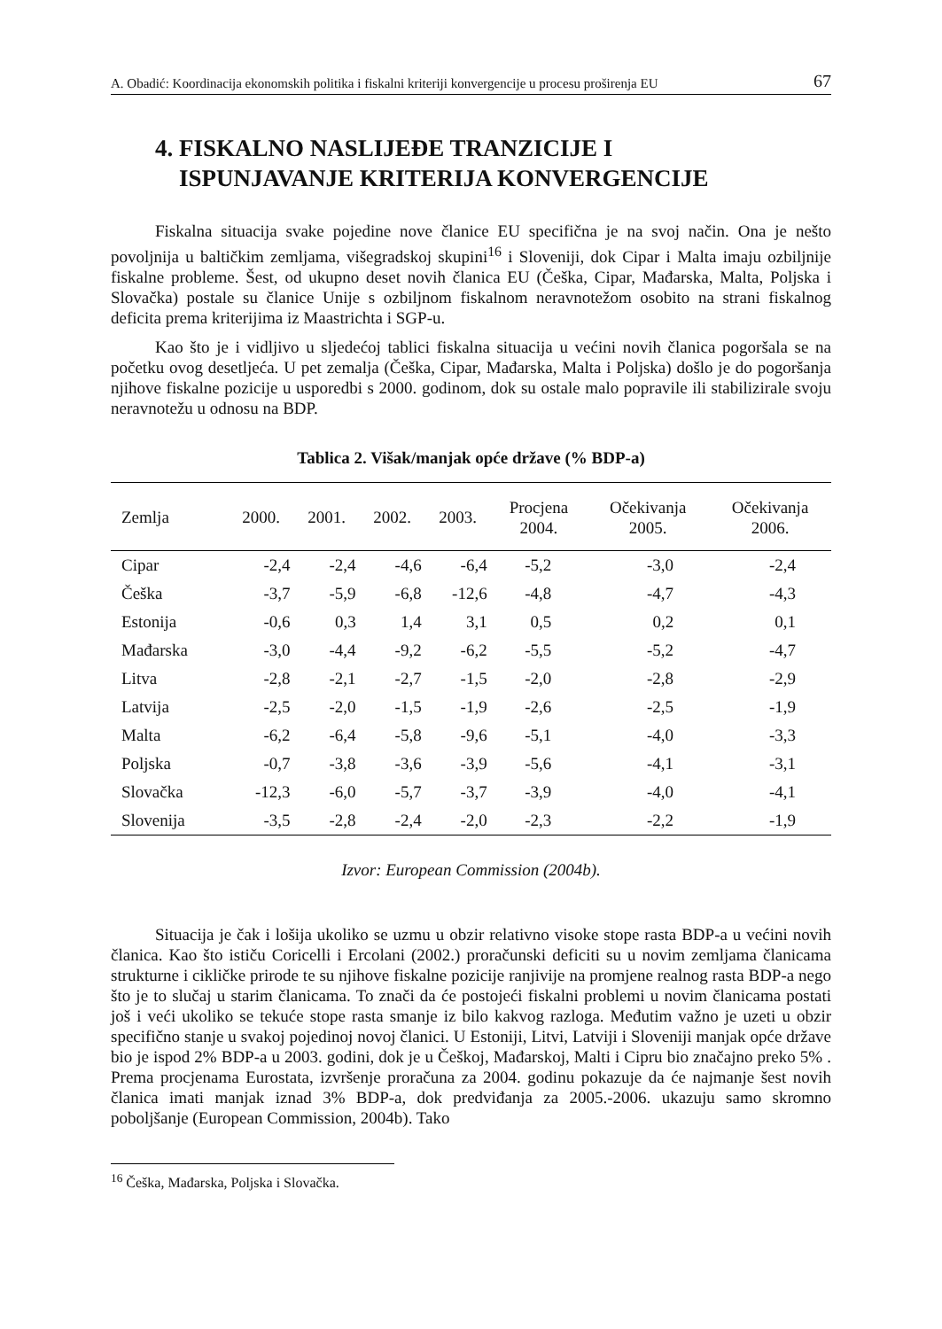A. Obadić: Koordinacija ekonomskih politika i fiskalni kriteriji konvergencije u procesu proširenja EU 67
4. FISKALNO NASLIJEĐE TRANZICIJE I
ISPUNJAVANJE KRITERIJA KONVERGENCIJE
Fiskalna situacija svake pojedine nove članice EU specifična je na svoj način. Ona je nešto povoljnija u baltičkim zemljama, višegradskoj skupini<sup>16</sup> i Sloveniji, dok Cipar i Malta imaju ozbiljnije fiskalne probleme. Šest, od ukupno deset novih članica EU (Češka, Cipar, Mađarska, Malta, Poljska i Slovačka) postale su članice Unije s ozbiljnom fiskalnom neravnotežom osobito na strani fiskalnog deficita prema kriterijima iz Maastrichta i SGP-u.
Kao što je i vidljivo u sljedećoj tablici fiskalna situacija u većini novih članica pogoršala se na početku ovog desetljeća. U pet zemalja (Češka, Cipar, Mađarska, Malta i Poljska) došlo je do pogoršanja njihove fiskalne pozicije u usporedbi s 2000. godinom, dok su ostale malo popravile ili stabilizirale svoju neravnotežu u odnosu na BDP.
Tablica 2. Višak/manjak opće države (% BDP-a)
| Zemlja | 2000. | 2001. | 2002. | 2003. | Procjena 2004. | Očekivanja 2005. | Očekivanja 2006. |
| --- | --- | --- | --- | --- | --- | --- | --- |
| Cipar | -2,4 | -2,4 | -4,6 | -6,4 | -5,2 | -3,0 | -2,4 |
| Češka | -3,7 | -5,9 | -6,8 | -12,6 | -4,8 | -4,7 | -4,3 |
| Estonija | -0,6 | 0,3 | 1,4 | 3,1 | 0,5 | 0,2 | 0,1 |
| Mađarska | -3,0 | -4,4 | -9,2 | -6,2 | -5,5 | -5,2 | -4,7 |
| Litva | -2,8 | -2,1 | -2,7 | -1,5 | -2,0 | -2,8 | -2,9 |
| Latvija | -2,5 | -2,0 | -1,5 | -1,9 | -2,6 | -2,5 | -1,9 |
| Malta | -6,2 | -6,4 | -5,8 | -9,6 | -5,1 | -4,0 | -3,3 |
| Poljska | -0,7 | -3,8 | -3,6 | -3,9 | -5,6 | -4,1 | -3,1 |
| Slovačka | -12,3 | -6,0 | -5,7 | -3,7 | -3,9 | -4,0 | -4,1 |
| Slovenija | -3,5 | -2,8 | -2,4 | -2,0 | -2,3 | -2,2 | -1,9 |
Izvor: European Commission (2004b).
Situacija je čak i lošija ukoliko se uzmu u obzir relativno visoke stope rasta BDP-a u većini novih članica. Kao što ističu Coricelli i Ercolani (2002.) proračunski deficiti su u novim zemljama članicama strukturne i cikličke prirode te su njihove fiskalne pozicije ranjivije na promjene realnog rasta BDP-a nego što je to slučaj u starim članicama. To znači da će postojeći fiskalni problemi u novim članicama postati još i veći ukoliko se tekuće stope rasta smanje iz bilo kakvog razloga. Međutim važno je uzeti u obzir specifično stanje u svakoj pojedinoj novoj članici. U Estoniji, Litvi, Latviji i Sloveniji manjak opće države bio je ispod 2% BDP-a u 2003. godini, dok je u Češkoj, Mađarskoj, Malti i Cipru bio značajno preko 5% . Prema procjenama Eurostata, izvršenje proračuna za 2004. godinu pokazuje da će najmanje šest novih članica imati manjak iznad 3% BDP-a, dok predviđanja za 2005.-2006. ukazuju samo skromno poboljšanje (European Commission, 2004b). Tako
<sup>16</sup> Češka, Mađarska, Poljska i Slovačka.